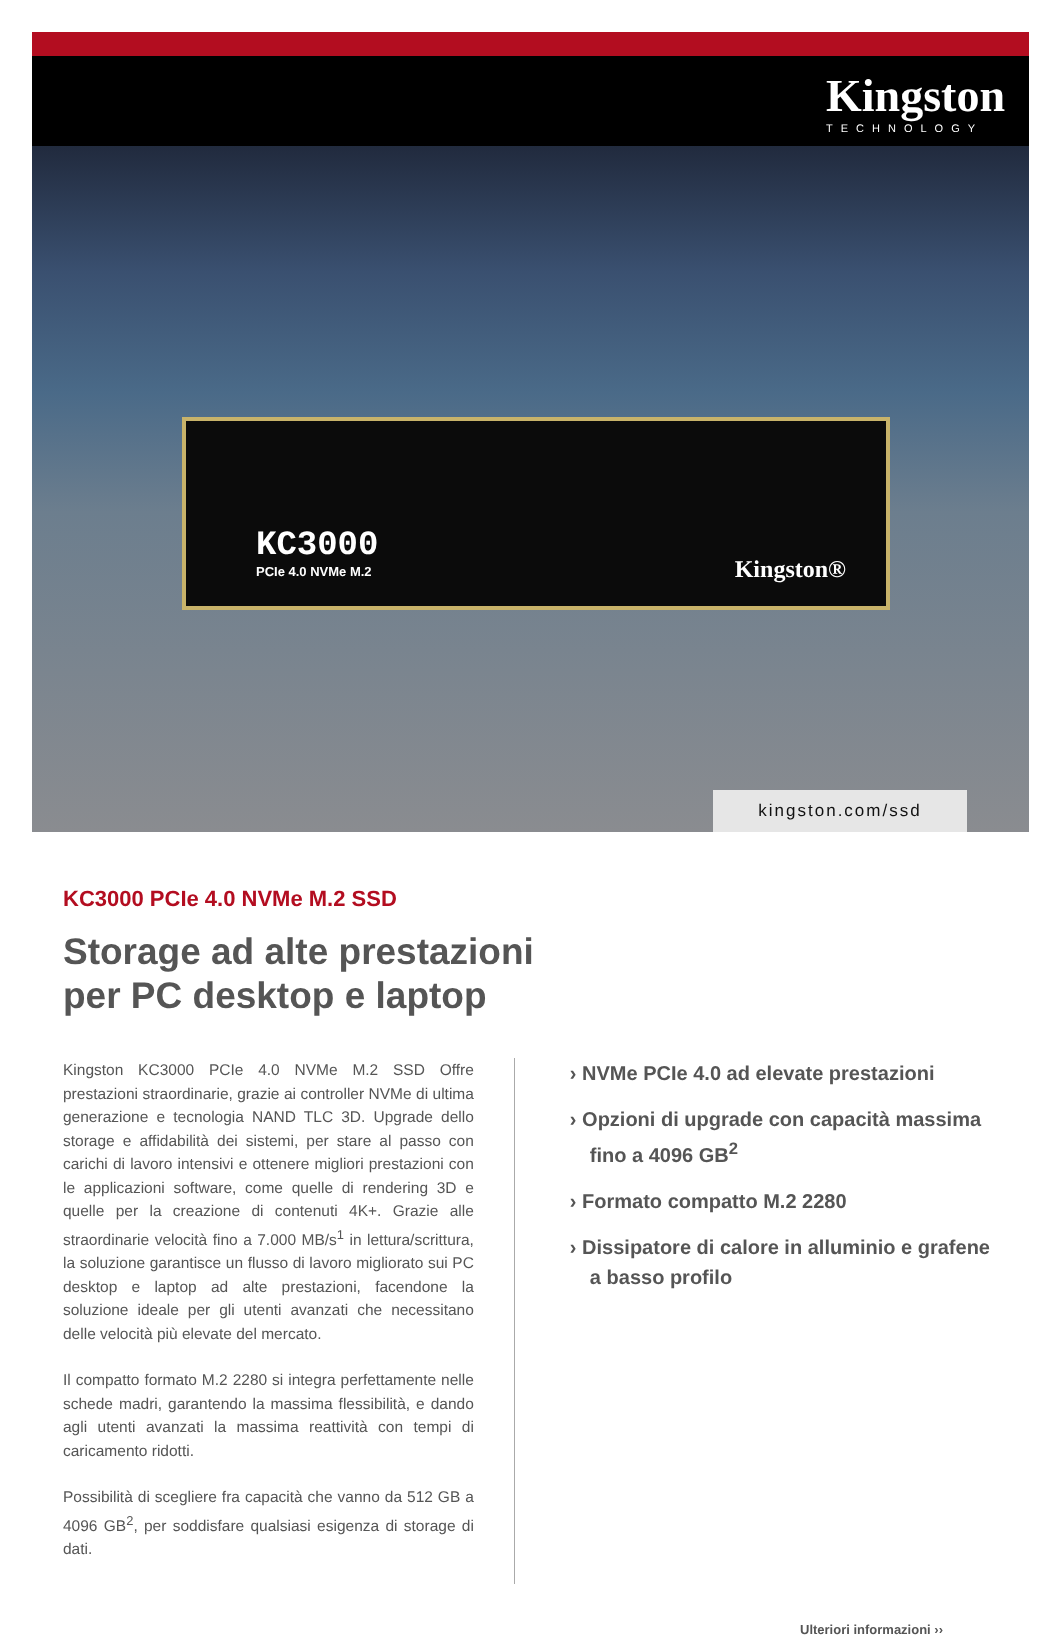Kingston
TECHNOLOGY
KC3000
PCIe 4.0 NVMe M.2
Kingston®
kingston.com/ssd
KC3000 PCIe 4.0 NVMe M.2 SSD
Storage ad alte prestazioni
per PC desktop e laptop
Kingston KC3000 PCIe 4.0 NVMe M.2 SSD Offre prestazioni straordinarie, grazie ai controller NVMe di ultima generazione e tecnologia NAND TLC 3D. Upgrade dello storage e affidabilità dei sistemi, per stare al passo con carichi di lavoro intensivi e ottenere migliori prestazioni con le applicazioni software, come quelle di rendering 3D e quelle per la creazione di contenuti 4K+. Grazie alle straordinarie velocità fino a 7.000 MB/s<sup>1</sup> in lettura/scrittura, la soluzione garantisce un flusso di lavoro migliorato sui PC desktop e laptop ad alte prestazioni, facendone la soluzione ideale per gli utenti avanzati che necessitano delle velocità più elevate del mercato.
Il compatto formato M.2 2280 si integra perfettamente nelle schede madri, garantendo la massima flessibilità, e dando agli utenti avanzati la massima reattività con tempi di caricamento ridotti.
Possibilità di scegliere fra capacità che vanno da 512 GB a 4096 GB<sup>2</sup>, per soddisfare qualsiasi esigenza di storage di dati.
› NVMe PCIe 4.0 ad elevate prestazioni
› Opzioni di upgrade con capacità massima fino a 4096 GB<sup>2</sup>
› Formato compatto M.2 2280
› Dissipatore di calore in alluminio e grafene a basso profilo
Ulteriori informazioni ››